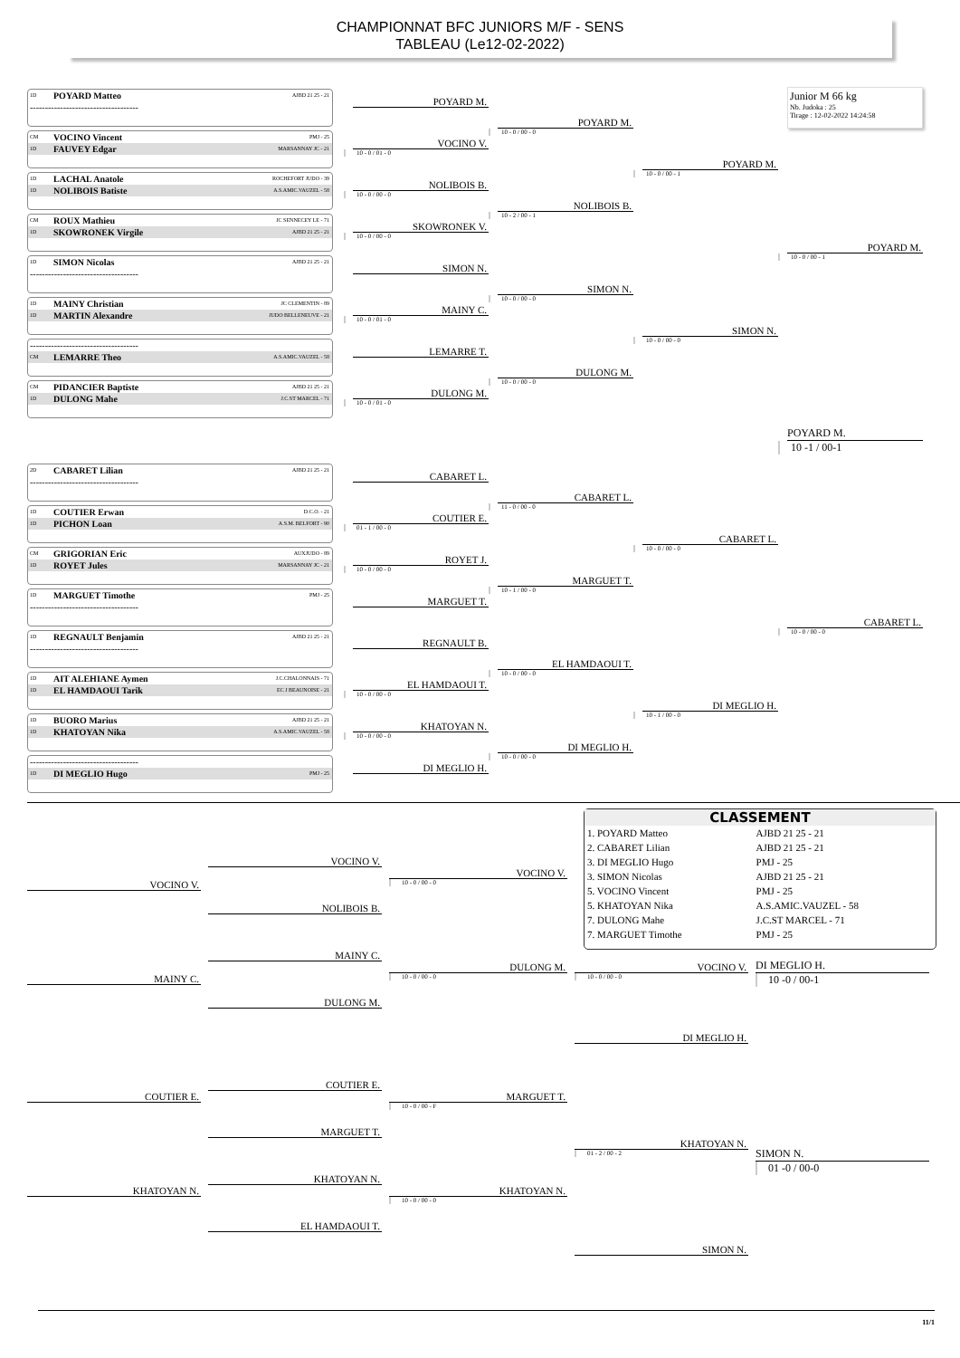CHAMPIONNAT BFC JUNIORS M/F - SENS
TABLEAU (Le12-02-2022)
1D POYARD Matteo AJBD 21 25 - 21
------------------------------------
POYARD M.
CM VOCINO Vincent PMJ - 25
1D FAUVEY Edgar MARSANNAY JC - 21
VOCINO V.
10 - 0 / 01 - 0
1D LACHAL Anatole ROCHEFORT JUDO - 39
1D NOLIBOIS Batiste A.S.AMIC.VAUZEL - 58
NOLIBOIS B.
10 - 0 / 00 - 0
CM ROUX Mathieu JC SENNECEY LE - 71
1D SKOWRONEK Virgile AJBD 21 25 - 21
SKOWRONEK V.
10 - 0 / 00 - 0
1D SIMON Nicolas AJBD 21 25 - 21
------------------------------------
SIMON N.
1D MAINY Christian JC CLEMENTIN - 89
1D MARTIN Alexandre JUDO BELLENEUVE - 21
MAINY C.
10 - 0 / 01 - 0
------------------------------------
CM LEMARRE Theo A.S.AMIC.VAUZEL - 58
LEMARRE T.
CM PIDANCIER Baptiste AJBD 21 25 - 21
1D DULONG Mahe J.C.ST MARCEL - 71
DULONG M.
10 - 0 / 01 - 0
POYARD M.
10 - 0 / 00 - 0
NOLIBOIS B.
10 - 2 / 00 - 1
SIMON N.
10 - 0 / 00 - 0
DULONG M.
10 - 0 / 00 - 0
POYARD M.
10 - 0 / 00 - 1
SIMON N.
10 - 0 / 00 - 0
Junior M 66 kg
Nb. Judoka : 25
Tirage : 12-02-2022 14:24:58
POYARD M.
10 - 0 / 00 - 1
POYARD M.
10 -1 / 00-1
2D CABARET Lilian AJBD 21 25 - 21
------------------------------------
CABARET L.
1D COUTIER Erwan D.C.O. - 21
1D PICHON Loan A.S.M. BELFORT - 90
COUTIER E.
01 - 1 / 00 - 0
CM GRIGORIAN Eric AUXJUDO - 89
1D ROYET Jules MARSANNAY JC - 21
ROYET J.
10 - 0 / 00 - 0
1D MARGUET Timothe PMJ - 25
------------------------------------
MARGUET T.
1D REGNAULT Benjamin AJBD 21 25 - 21
------------------------------------
REGNAULT B.
1D AIT ALEHIANE Aymen J.C.CHALONNAIS - 71
1D EL HAMDAOUI Tarik EC J BEAUNOISE - 21
EL HAMDAOUI T.
10 - 0 / 00 - 0
1D BUORO Marius AJBD 21 25 - 21
1D KHATOYAN Nika A.S.AMIC.VAUZEL - 58
KHATOYAN N.
10 - 0 / 00 - 0
------------------------------------
1D DI MEGLIO Hugo PMJ - 25
DI MEGLIO H.
CABARET L.
11 - 0 / 00 - 0
MARGUET T.
10 - 1 / 00 - 0
EL HAMDAOUI T.
10 - 0 / 00 - 0
DI MEGLIO H.
10 - 0 / 00 - 0
CABARET L.
10 - 0 / 00 - 0
DI MEGLIO H.
10 - 1 / 00 - 0
CABARET L.
10 - 0 / 00 - 0
CLASSEMENT
| 1. POYARD Matteo | AJBD 21 25 - 21 |
| 2. CABARET Lilian | AJBD 21 25 - 21 |
| 3. DI MEGLIO Hugo | PMJ - 25 |
| 3. SIMON Nicolas | AJBD 21 25 - 21 |
| 5. VOCINO Vincent | PMJ - 25 |
| 5. KHATOYAN Nika | A.S.AMIC.VAUZEL - 58 |
| 7. DULONG Mahe | J.C.ST MARCEL - 71 |
| 7. MARGUET Timothe | PMJ - 25 |
VOCINO V.
VOCINO V.
VOCINO V.
10 - 0 / 00 - 0
NOLIBOIS B.
MAINY C.
DULONG M.
10 - 0 / 00 - 0
VOCINO V.
10 - 0 / 00 - 0
DI MEGLIO H.
10 -0 / 00-1
MAINY C.
DULONG M.
DI MEGLIO H.
COUTIER E.
COUTIER E.
MARGUET T.
10 - 0 / 00 - F
MARGUET T.
KHATOYAN N.
01 - 2 / 00 - 2
SIMON N.
01 -0 / 00-0
KHATOYAN N.
KHATOYAN N.
KHATOYAN N.
10 - 0 / 00 - 0
EL HAMDAOUI T.
SIMON N.
11/1